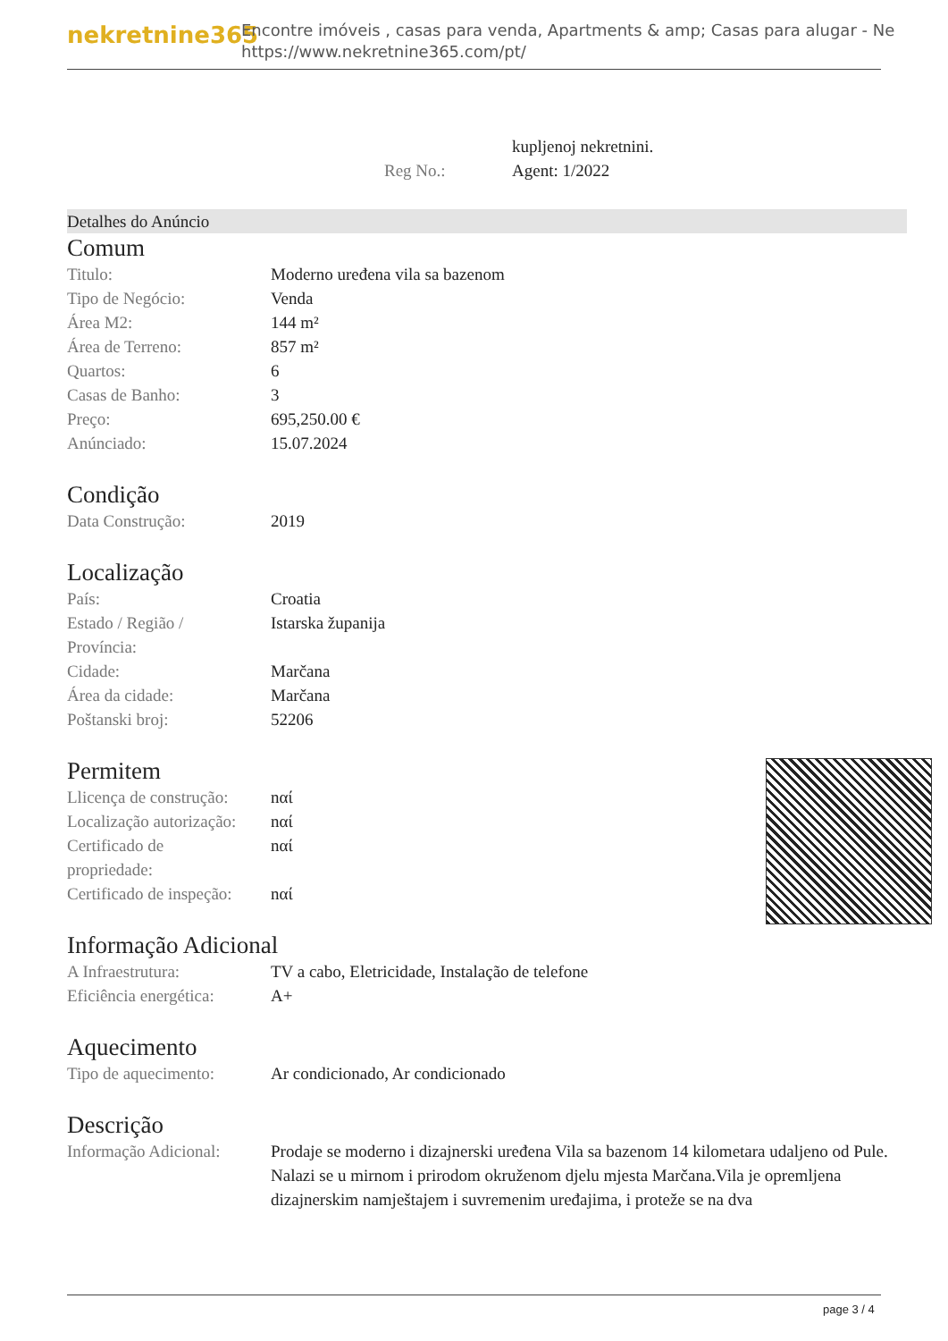nekretnine365
Encontre imóveis , casas para venda, Apartments & amp; Casas para alugar - Ne
https://www.nekretnine365.com/pt/
| | kupljenoj nekretnini. |
| Reg No.: | Agent: 1/2022 |
Detalhes do Anúncio
Comum
| Titulo: | Moderno uređena vila sa bazenom |
| Tipo de Negócio: | Venda |
| Área M2: | 144 m² |
| Área de Terreno: | 857 m² |
| Quartos: | 6 |
| Casas de Banho: | 3 |
| Preço: | 695,250.00 € |
| Anúnciado: | 15.07.2024 |
Condição
| Data Construção: | 2019 |
Localização
| País: | Croatia |
| Estado / Região / Província: | Istarska županija |
| Cidade: | Marčana |
| Área da cidade: | Marčana |
| Poštanski broj: | 52206 |
Permitem
| Llicença de construção: | nαί |
| Localização autorização: | nαί |
| Certificado de propriedade: | nαί |
| Certificado de inspeção: | nαί |
Informação Adicional
| A Infraestrutura: | TV a cabo, Eletricidade, Instalação de telefone |
| Eficiência energética: | A+ |
Aquecimento
| Tipo de aquecimento: | Ar condicionado, Ar condicionado |
Descrição
| Informação Adicional: | Prodaje se moderno i dizajnerski uređena Vila sa bazenom 14 kilometara udaljeno od Pule. Nalazi se u mirnom i prirodom okruženom djelu mjesta Marčana.Vila je opremljena dizajnerskim namještajem i suvremenim uređajima, i proteže se na dva |
page 3 / 4